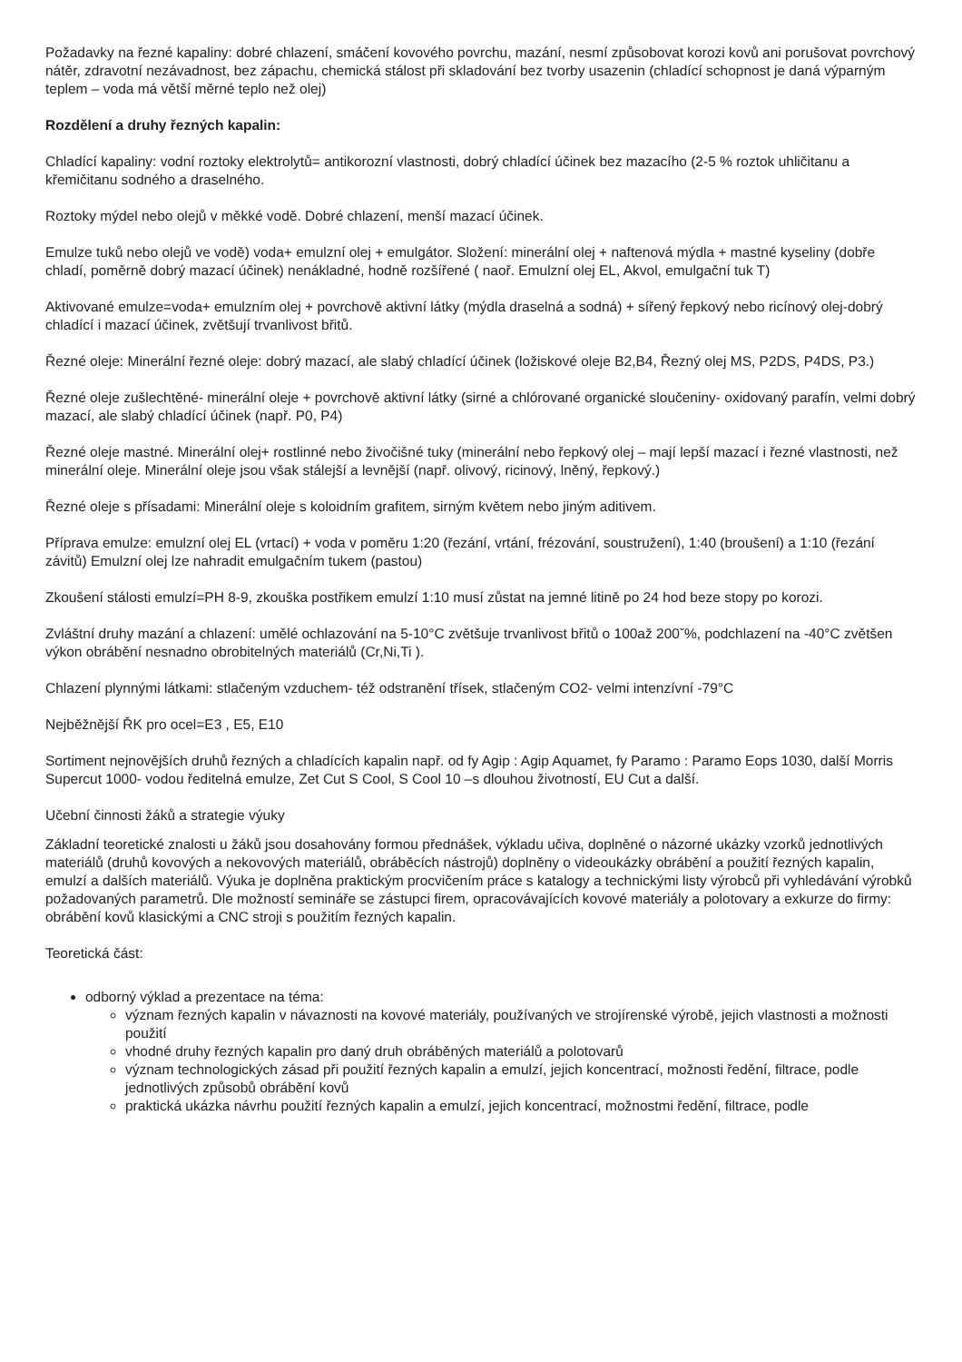Požadavky na řezné kapaliny: dobré chlazení, smáčení kovového povrchu, mazání, nesmí způsobovat korozi kovů ani porušovat povrchový nátěr, zdravotní nezávadnost, bez zápachu, chemická stálost při skladování bez tvorby usazenin (chladící schopnost je daná výparným teplem – voda má větší měrné teplo než olej)
Rozdělení a druhy řezných kapalin:
Chladící kapaliny: vodní roztoky elektrolytů= antikorozní vlastnosti, dobrý chladící účinek bez mazacího (2-5 % roztok uhličitanu a křemičitanu sodného a draselného.
Roztoky mýdel nebo olejů v měkké vodě. Dobré chlazení, menší mazací účinek.
Emulze tuků nebo olejů ve vodě) voda+ emulzní olej + emulgátor. Složení: minerální olej + naftenová mýdla + mastné kyseliny (dobře chladí, poměrně dobrý mazací účinek) nenákladné, hodně rozšířené ( naoř. Emulzní olej EL, Akvol, emulgační tuk T)
Aktivované emulze=voda+ emulzním olej + povrchově aktivní látky (mýdla draselná a sodná) + sířený řepkový nebo ricínový olej-dobrý chladící i mazací účinek, zvětšují trvanlivost břitů.
Řezné oleje: Minerální řezné oleje: dobrý mazací, ale slabý chladící účinek (ložiskové oleje B2,B4, Řezný olej MS, P2DS, P4DS, P3.)
Řezné oleje zušlechtěné- minerální oleje + povrchově aktivní látky (sirné a chlórované organické sloučeniny- oxidovaný parafín, velmi dobrý mazací, ale slabý chladící účinek (např. P0, P4)
Řezné oleje mastné. Minerální olej+ rostlinné nebo živočišné tuky (minerální nebo řepkový olej – mají lepší mazací i řezné vlastnosti, než minerální oleje. Minerální oleje jsou však stálejší a levnější (např. olivový, ricinový, lněný, řepkový.)
Řezné oleje s přísadami: Minerální oleje s koloidním grafitem, sirným květem nebo jiným aditivem.
Příprava emulze: emulzní olej EL (vrtací) + voda v poměru 1:20 (řezání, vrtání, frézování, soustružení), 1:40 (broušení) a 1:10 (řezání závitů) Emulzní olej lze nahradit emulgačním tukem (pastou)
Zkoušení stálosti emulzí=PH 8-9, zkouška postřikem emulzí 1:10 musí zůstat na jemné litině po 24 hod beze stopy po korozi.
Zvláštní druhy mazání a chlazení: umělé ochlazování na 5-10°C zvětšuje trvanlivost břitů o 100až 200ˇ%, podchlazení na -40°C zvětšen výkon obrábění nesnadno obrobitelných materiálů (Cr,Ni,Ti ).
Chlazení plynnými látkami: stlačeným vzduchem- též odstranění třísek, stlačeným CO2- velmi intenzívní -79°C
Nejběžnější ŘK pro ocel=E3 , E5, E10
Sortiment nejnovějších druhů řezných a chladících kapalin např. od fy Agip : Agip Aquamet, fy Paramo : Paramo Eops 1030, další Morris Supercut 1000- vodou ředitelná emulze, Zet Cut S Cool, S Cool 10 –s dlouhou životností, EU Cut a další.
Učební činnosti žáků a strategie výuky
Základní teoretické znalosti u žáků jsou dosahovány formou přednášek, výkladu učiva, doplněné o názorné ukázky vzorků jednotlivých materiálů (druhů kovových a nekovových materiálů, obráběcích nástrojů) doplněny o videoukázky obrábění a použití řezných kapalin, emulzí a dalších materiálů. Výuka je doplněna praktickým procvičením práce s katalogy a technickými listy výrobců při vyhledávání výrobků požadovaných parametrů. Dle možností semináře se zástupci firem, opracovávajících kovové materiály a polotovary a exkurze do firmy: obrábění kovů klasickými a CNC stroji s použitím řezných kapalin.
Teoretická část:
odborný výklad a prezentace na téma:
význam řezných kapalin v návaznosti na kovové materiály, používaných ve strojírenské výrobě, jejich vlastnosti a možnosti použití
vhodné druhy řezných kapalin pro daný druh obráběných materiálů a polotovarů
význam technologických zásad při použití řezných kapalin a emulzí, jejich koncentrací, možnosti ředění, filtrace, podle jednotlivých způsobů obrábění kovů
praktická ukázka návrhu použití řezných kapalin a emulzí, jejich koncentrací, možnostmi ředění, filtrace, podle